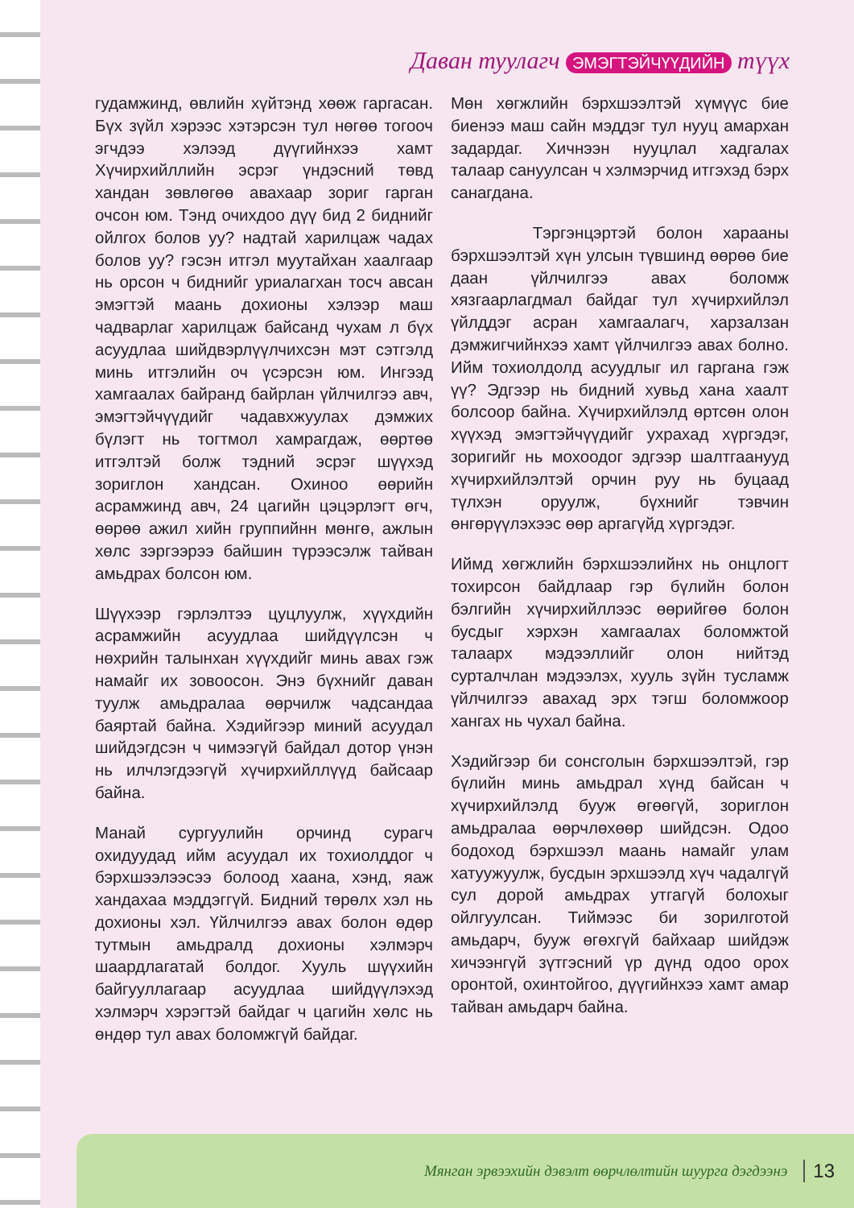Даван туулагч ЭМЭГТЭЙЧҮҮДИЙН түүх
гудамжинд, өвлийн хүйтэнд хөөж гаргасан. Бүх зүйл хэрээс хэтэрсэн тул нөгөө тогооч эгчдээ хэлээд дүүгийнхээ хамт Хүчирхийллийн эсрэг үндэсний төвд хандан зөвлөгөө авахаар зориг гарган очсон юм. Тэнд очихдоо дүү бид 2 биднийг ойлгох болов уу? надтай харилцаж чадах болов уу? гэсэн итгэл муутайхан хаалгаар нь орсон ч биднийг уриалагхан тосч авсан эмэгтэй маань дохионы хэлээр маш чадварлаг харилцаж байсанд чухам л бүх асуудлаа шийдвэрлүүлчихсэн мэт сэтгэлд минь итгэлийн оч үсэрсэн юм. Ингээд хамгаалах байранд байрлан үйлчилгээ авч, эмэгтэйчүүдийг чадавхжуулах дэмжих бүлэгт нь тогтмол хамрагдаж, өөртөө итгэлтэй болж тэдний эсрэг шүүхэд зориглон хандсан. Охиноо өөрийн асрамжинд авч, 24 цагийн цэцэрлэгт өгч, өөрөө ажил хийн группийнн мөнгө, ажлын хөлс зэргээрээ байшин түрээсэлж тайван амьдрах болсон юм.
Шүүхээр гэрлэлтээ цуцлуулж, хүүхдийн асрамжийн асуудлаа шийдүүлсэн ч нөхрийн талынхан хүүхдийг минь авах гэж намайг их зовоосон. Энэ бүхнийг даван туулж амьдралаа өөрчилж чадсандаа баяртай байна. Хэдийгээр миний асуудал шийдэгдсэн ч чимээгүй байдал дотор үнэн нь илчлэгдээгүй хүчирхийллүүд байсаар байна.
Манай сургуулийн орчинд сурагч охидуудад ийм асуудал их тохиолддог ч бэрхшээлээсээ болоод хаана, хэнд, яаж хандахаа мэддэггүй. Бидний төрөлх хэл нь дохионы хэл. Үйлчилгээ авах болон өдөр тутмын амьдралд дохионы хэлмэрч шаардлагатай болдог. Хууль шүүхийн байгууллагаар асуудлаа шийдүүлэхэд хэлмэрч хэрэгтэй байдаг ч цагийн хөлс нь өндөр тул авах боломжгүй байдаг.
Мөн хөгжлийн бэрхшээлтэй хүмүүс бие биенээ маш сайн мэддэг тул нууц амархан задардаг. Хичнээн нууцлал хадгалах талаар сануулсан ч хэлмэрчид итгэхэд бэрх санагдана.
Тэргэнцэртэй болон харааны бэрхшээлтэй хүн улсын түвшинд өөрөө бие даан үйлчилгээ авах боломж хязгаарлагдмал байдаг тул хүчирхийлэл үйлддэг асран хамгаалагч, харзалзан дэмжигчийнхээ хамт үйлчилгээ авах болно. Ийм тохиолдолд асуудлыг ил гаргана гэж үү? Эдгээр нь бидний хувьд хана хаалт болсоор байна. Хүчирхийлэлд өртсөн олон хүүхэд эмэгтэйчүүдийг ухрахад хүргэдэг, зоригийг нь мохоодог эдгээр шалтгаанууд хүчирхийлэлтэй орчин руу нь буцаад түлхэн оруулж, бүхнийг тэвчин өнгөрүүлэхээс өөр аргагүйд хүргэдэг.
Иймд хөгжлийн бэрхшээлийнх нь онцлогт тохирсон байдлаар гэр бүлийн болон бэлгийн хүчирхийллээс өөрийгөө болон бусдыг хэрхэн хамгаалах боломжтой талаарх мэдээллийг олон нийтэд сурталчлан мэдээлэх, хууль зүйн тусламж үйлчилгээ авахад эрх тэгш боломжоор хангах нь чухал байна.
Хэдийгээр би сонсголын бэрхшээлтэй, гэр бүлийн минь амьдрал хүнд байсан ч хүчирхийлэлд бууж өгөөгүй, зориглон амьдралаа өөрчлөхөөр шийдсэн. Одоо бодоход бэрхшээл маань намайг улам хатуужуулж, бусдын эрхшээлд хүч чадалгүй сул дорой амьдрах утгагүй болохыг ойлгуулсан. Тиймээс би зорилготой амьдарч, бууж өгөхгүй байхаар шийдэж хичээнгүй зүтгэсний үр дүнд одоо орох оронтой, охинтойгоо, дүүгийнхээ хамт амар тайван амьдарч байна.
Мянган эрвээхийн дэвэлт өөрчлөлтийн шуурга дэгдээнэ 13